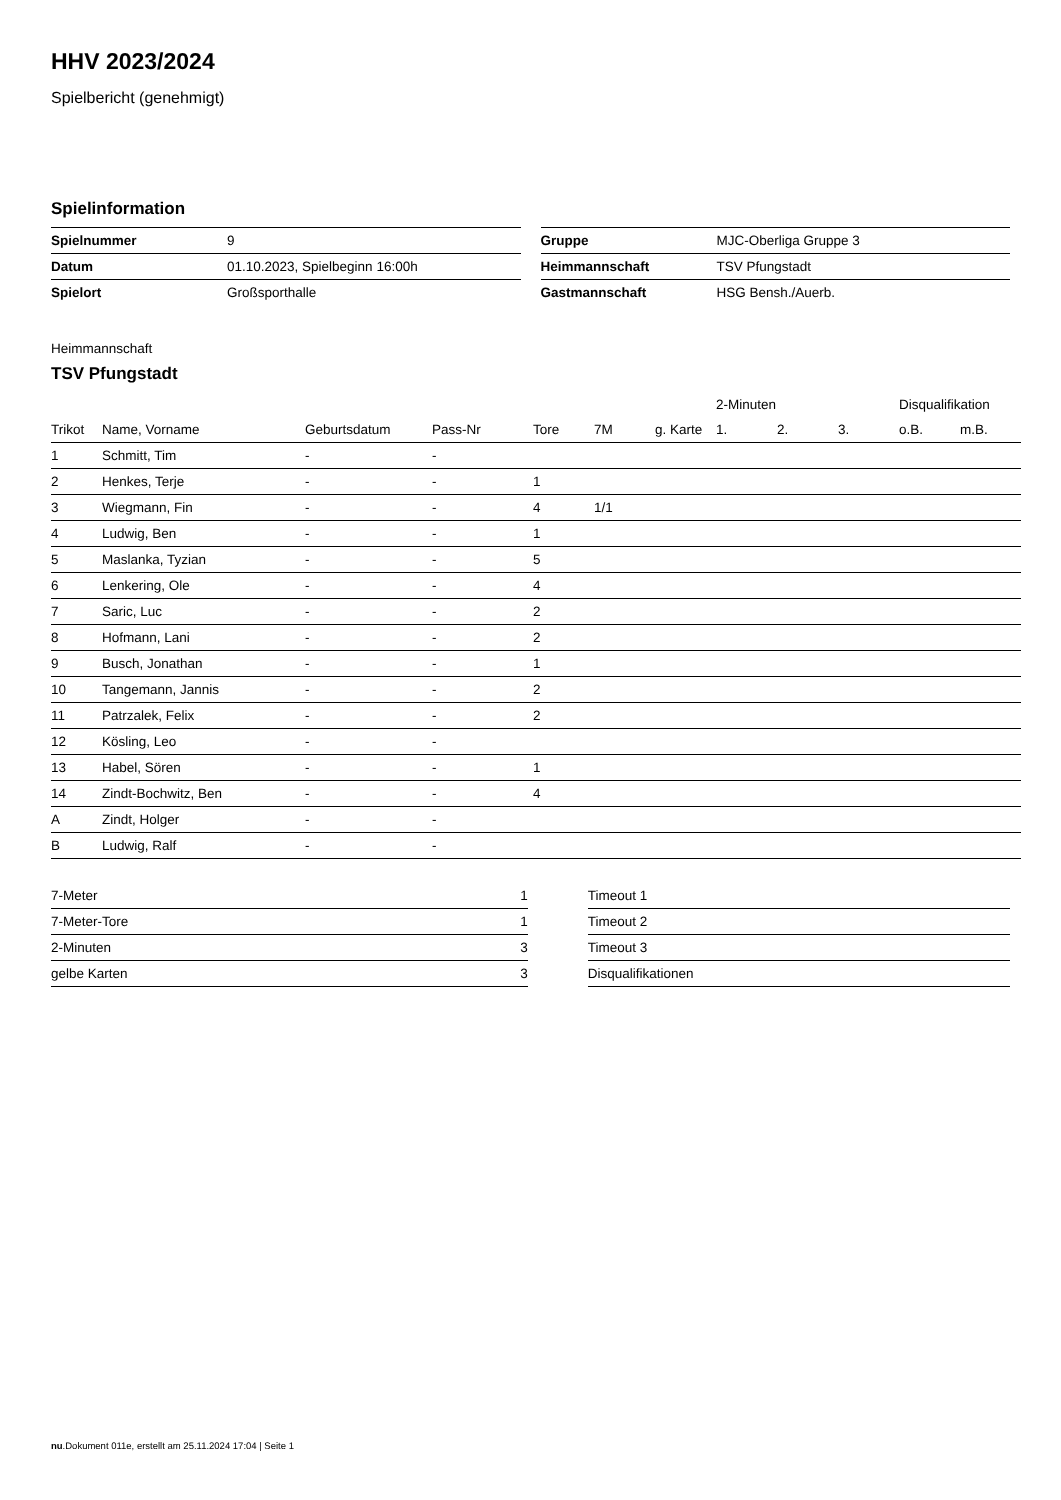HHV 2023/2024
Spielbericht (genehmigt)
Spielinformation
| Spielnummer | 9 |
| Datum | 01.10.2023, Spielbeginn 16:00h |
| Spielort | Großsporthalle |
| Gruppe | MJC-Oberliga Gruppe 3 |
| Heimmannschaft | TSV Pfungstadt |
| Gastmannschaft | HSG Bensh./Auerb. |
Heimmannschaft
TSV Pfungstadt
| | | | | | | | 2-Minuten | | | Disqualifikation | |
| --- | --- | --- | --- | --- | --- | --- | --- | --- | --- | --- | --- |
| Trikot | Name, Vorname | Geburtsdatum | Pass-Nr | Tore | 7M | g. Karte | 1. | 2. | 3. | o.B. | m.B. |
| 1 | Schmitt, Tim | - | - | | | | | | | | |
| 2 | Henkes, Terje | - | - | 1 | | | | | | | |
| 3 | Wiegmann, Fin | - | - | 4 | 1/1 | | | | | | |
| 4 | Ludwig, Ben | - | - | 1 | | | | | | | |
| 5 | Maslanka, Tyzian | - | - | 5 | | | | | | | |
| 6 | Lenkering, Ole | - | - | 4 | | | | | | | |
| 7 | Saric, Luc | - | - | 2 | | | | | | | |
| 8 | Hofmann, Lani | - | - | 2 | | | | | | | |
| 9 | Busch, Jonathan | - | - | 1 | | | | | | | |
| 10 | Tangemann, Jannis | - | - | 2 | | | | | | | |
| 11 | Patrzalek, Felix | - | - | 2 | | | | | | | |
| 12 | Kösling, Leo | - | - | | | | | | | | |
| 13 | Habel, Sören | - | - | 1 | | | | | | | |
| 14 | Zindt-Bochwitz, Ben | - | - | 4 | | | | | | | |
| A | Zindt, Holger | - | - | | | | | | | | |
| B | Ludwig, Ralf | - | - | | | | | | | | |
| 7-Meter | 1 |
| 7-Meter-Tore | 1 |
| 2-Minuten | 3 |
| gelbe Karten | 3 |
| Timeout 1 |
| Timeout 2 |
| Timeout 3 |
| Disqualifikationen |
nu.Dokument 011e, erstellt am 25.11.2024 17:04 | Seite 1